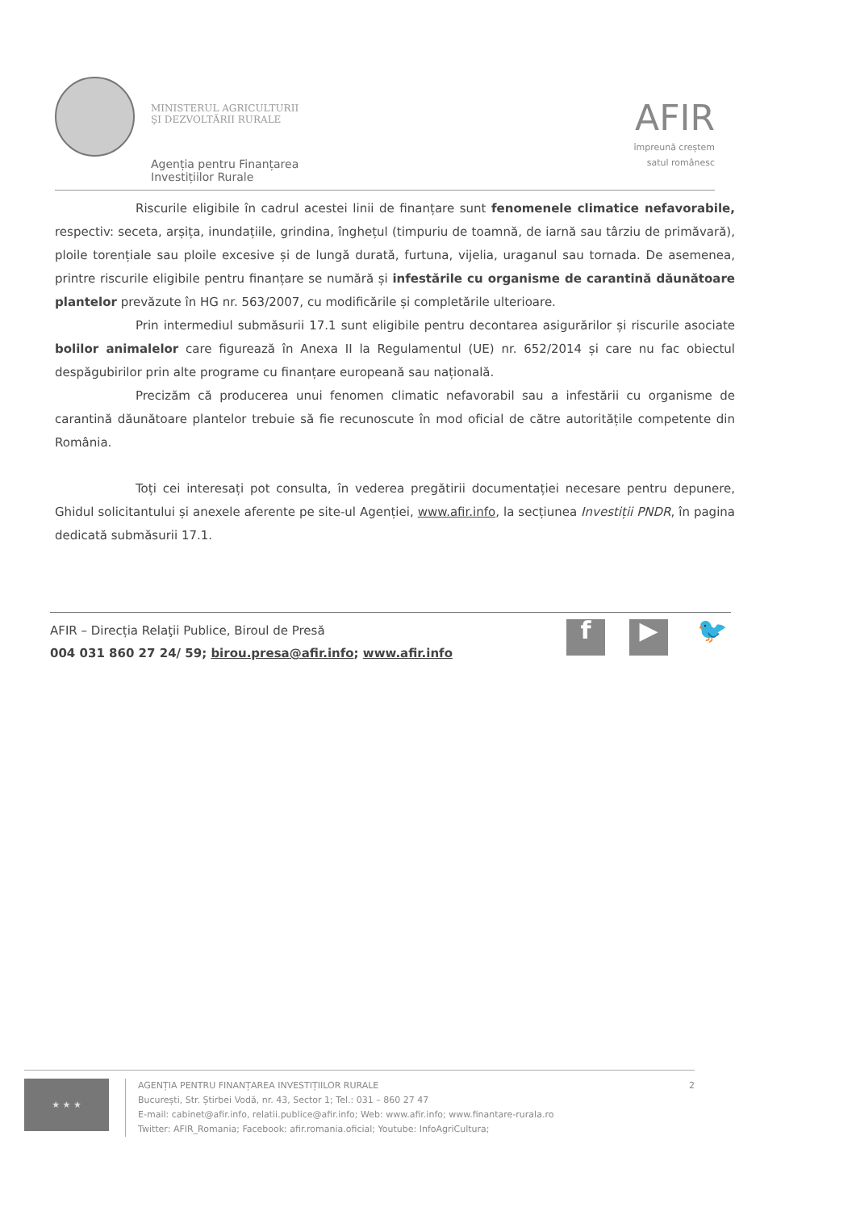MINISTERUL AGRICULTURII
ŞI DEZVOLTĂRII RURALE
Agenția pentru Finanțarea
Investițiilor Rurale
AFIR
împreună creștem
satul românesc
Riscurile eligibile în cadrul acestei linii de finanțare sunt fenomenele climatice nefavorabile, respectiv: seceta, arșița, inundațiile, grindina, înghețul (timpuriu de toamnă, de iarnă sau târziu de primăvară), ploile torențiale sau ploile excesive și de lungă durată, furtuna, vijelia, uraganul sau tornada. De asemenea, printre riscurile eligibile pentru finanțare se numără și infestările cu organisme de carantină dăunătoare plantelor prevăzute în HG nr. 563/2007, cu modificările și completările ulterioare.
Prin intermediul submăsurii 17.1 sunt eligibile pentru decontarea asigurărilor și riscurile asociate bolilor animalelor care figurează în Anexa II la Regulamentul (UE) nr. 652/2014 și care nu fac obiectul despăgubirilor prin alte programe cu finanțare europeană sau națională.
Precizăm că producerea unui fenomen climatic nefavorabil sau a infestării cu organisme de carantină dăunătoare plantelor trebuie să fie recunoscute în mod oficial de către autoritățile competente din România.
Toți cei interesați pot consulta, în vederea pregătirii documentației necesare pentru depunere, Ghidul solicitantului și anexele aferente pe site-ul Agenției, www.afir.info, la secțiunea Investiții PNDR, în pagina dedicată submăsurii 17.1.
AFIR – Direcția Relaţii Publice, Biroul de Presă
004 031 860 27 24/ 59; birou.presa@afir.info; www.afir.info
f ▶ 🐦
★ ★ ★
AGENȚIA PENTRU FINANȚAREA INVESTIȚIILOR RURALE
București, Str. Știrbei Vodă, nr. 43, Sector 1; Tel.: 031 – 860 27 47
E-mail: cabinet@afir.info, relatii.publice@afir.info; Web: www.afir.info; www.finantare-rurala.ro
Twitter: AFIR_Romania; Facebook: afir.romania.oficial; Youtube: InfoAgriCultura;
2